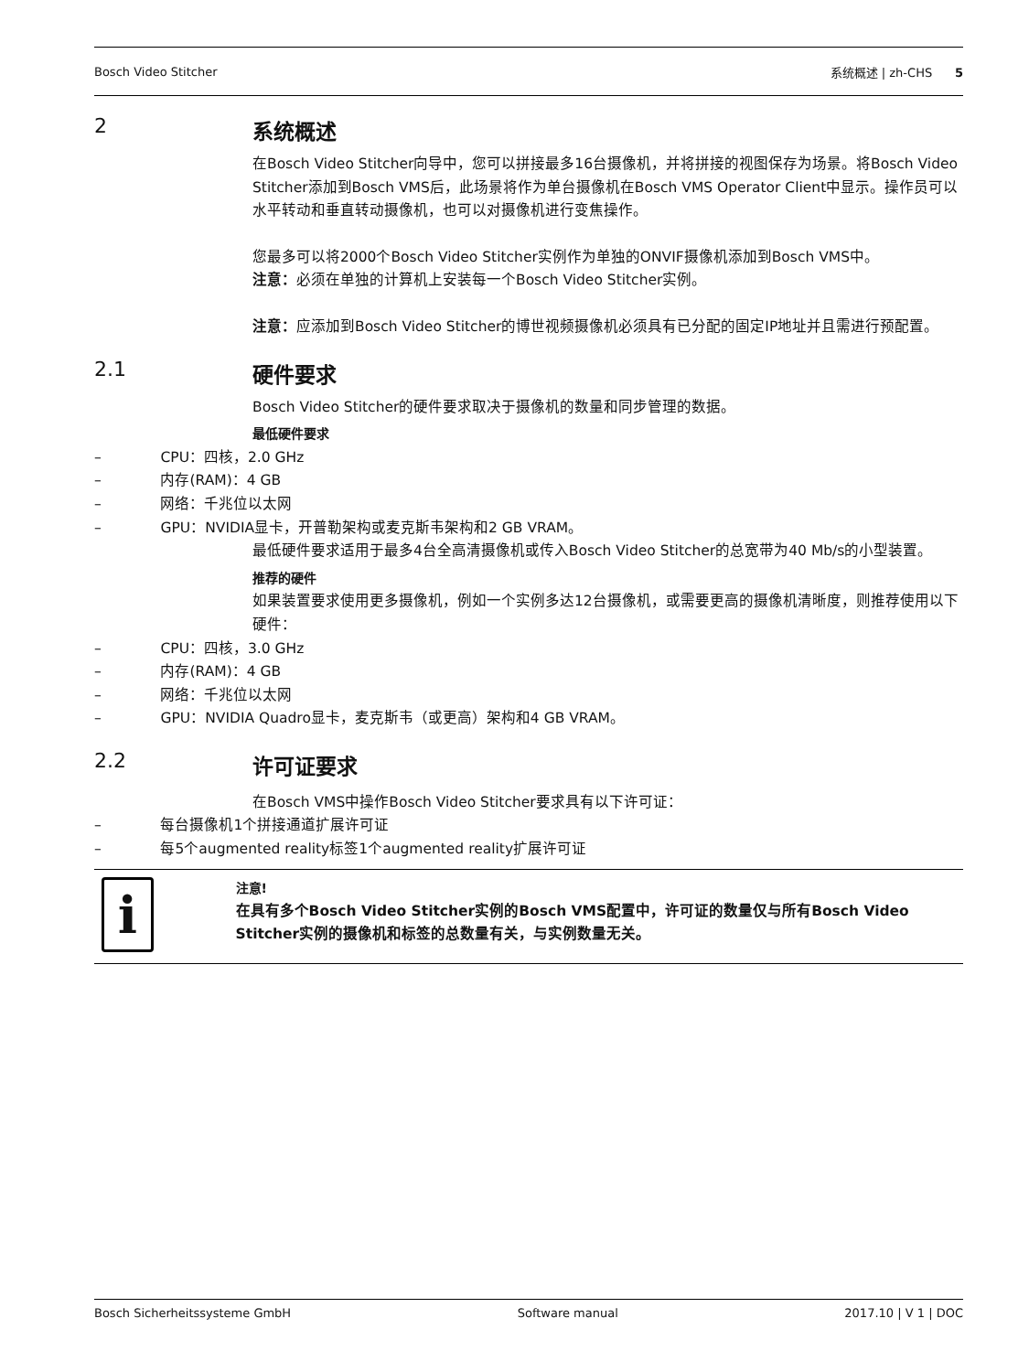Bosch Video Stitcher 系统概述 | zh-CHS 5
2 系统概述
在Bosch Video Stitcher向导中，您可以拼接最多16台摄像机，并将拼接的视图保存为场景。将Bosch Video Stitcher添加到Bosch VMS后，此场景将作为单台摄像机在Bosch VMS Operator Client中显示。操作员可以水平转动和垂直转动摄像机，也可以对摄像机进行变焦操作。
您最多可以将2000个Bosch Video Stitcher实例作为单独的ONVIF摄像机添加到Bosch VMS中。
注意：必须在单独的计算机上安装每一个Bosch Video Stitcher实例。
注意：应添加到Bosch Video Stitcher的博世视频摄像机必须具有已分配的固定IP地址并且需进行预配置。
2.1 硬件要求
Bosch Video Stitcher的硬件要求取决于摄像机的数量和同步管理的数据。
最低硬件要求
– CPU：四核，2.0 GHz
– 内存(RAM)：4 GB
– 网络：千兆位以太网
– GPU：NVIDIA显卡，开普勒架构或麦克斯韦架构和2 GB VRAM。
最低硬件要求适用于最多4台全高清摄像机或传入Bosch Video Stitcher的总宽带为40 Mb/s的小型装置。
推荐的硬件
如果装置要求使用更多摄像机，例如一个实例多达12台摄像机，或需要更高的摄像机清晰度，则推荐使用以下硬件：
– CPU：四核，3.0 GHz
– 内存(RAM)：4 GB
– 网络：千兆位以太网
– GPU：NVIDIA Quadro显卡，麦克斯韦（或更高）架构和4 GB VRAM。
2.2 许可证要求
在Bosch VMS中操作Bosch Video Stitcher要求具有以下许可证：
– 每台摄像机1个拼接通道扩展许可证
– 每5个augmented reality标签1个augmented reality扩展许可证
i
注意!
在具有多个Bosch Video Stitcher实例的Bosch VMS配置中，许可证的数量仅与所有Bosch Video Stitcher实例的摄像机和标签的总数量有关，与实例数量无关。
Bosch Sicherheitssysteme GmbH Software manual 2017.10 | V 1 | DOC